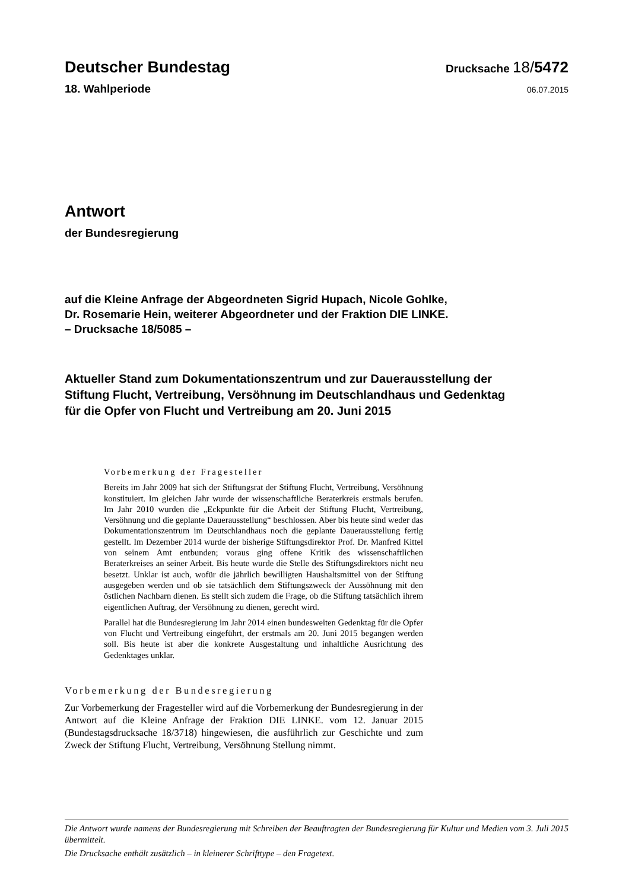Deutscher Bundestag
Drucksache 18/5472
18. Wahlperiode
06.07.2015
Antwort
der Bundesregierung
auf die Kleine Anfrage der Abgeordneten Sigrid Hupach, Nicole Gohlke,
Dr. Rosemarie Hein, weiterer Abgeordneter und der Fraktion DIE LINKE.
– Drucksache 18/5085 –
Aktueller Stand zum Dokumentationszentrum und zur Dauerausstellung der
Stiftung Flucht, Vertreibung, Versöhnung im Deutschlandhaus und Gedenktag
für die Opfer von Flucht und Vertreibung am 20. Juni 2015
Vorbemerkung der Fragesteller
Bereits im Jahr 2009 hat sich der Stiftungsrat der Stiftung Flucht, Vertreibung, Versöhnung konstituiert. Im gleichen Jahr wurde der wissenschaftliche Beraterkreis erstmals berufen. Im Jahr 2010 wurden die „Eckpunkte für die Arbeit der Stiftung Flucht, Vertreibung, Versöhnung und die geplante Dauerausstellung“ beschlossen. Aber bis heute sind weder das Dokumentationszentrum im Deutschlandhaus noch die geplante Dauerausstellung fertig gestellt. Im Dezember 2014 wurde der bisherige Stiftungsdirektor Prof. Dr. Manfred Kittel von seinem Amt entbunden; voraus ging offene Kritik des wissenschaftlichen Beraterkreises an seiner Arbeit. Bis heute wurde die Stelle des Stiftungsdirektors nicht neu besetzt. Unklar ist auch, wofür die jährlich bewilligten Haushaltsmittel von der Stiftung ausgegeben werden und ob sie tatsächlich dem Stiftungszweck der Aussöhnung mit den östlichen Nachbarn dienen. Es stellt sich zudem die Frage, ob die Stiftung tatsächlich ihrem eigentlichen Auftrag, der Versöhnung zu dienen, gerecht wird.
Parallel hat die Bundesregierung im Jahr 2014 einen bundesweiten Gedenktag für die Opfer von Flucht und Vertreibung eingeführt, der erstmals am 20. Juni 2015 begangen werden soll. Bis heute ist aber die konkrete Ausgestaltung und inhaltliche Ausrichtung des Gedenktages unklar.
Vorbemerkung der Bundesregierung
Zur Vorbemerkung der Fragesteller wird auf die Vorbemerkung der Bundesregierung in der Antwort auf die Kleine Anfrage der Fraktion DIE LINKE. vom 12. Januar 2015 (Bundestagsdrucksache 18/3718) hingewiesen, die ausführlich zur Geschichte und zum Zweck der Stiftung Flucht, Vertreibung, Versöhnung Stellung nimmt.
Die Antwort wurde namens der Bundesregierung mit Schreiben der Beauftragten der Bundesregierung für Kultur und Medien vom 3. Juli 2015 übermittelt.
Die Drucksache enthält zusätzlich – in kleinerer Schrifttype – den Fragetext.